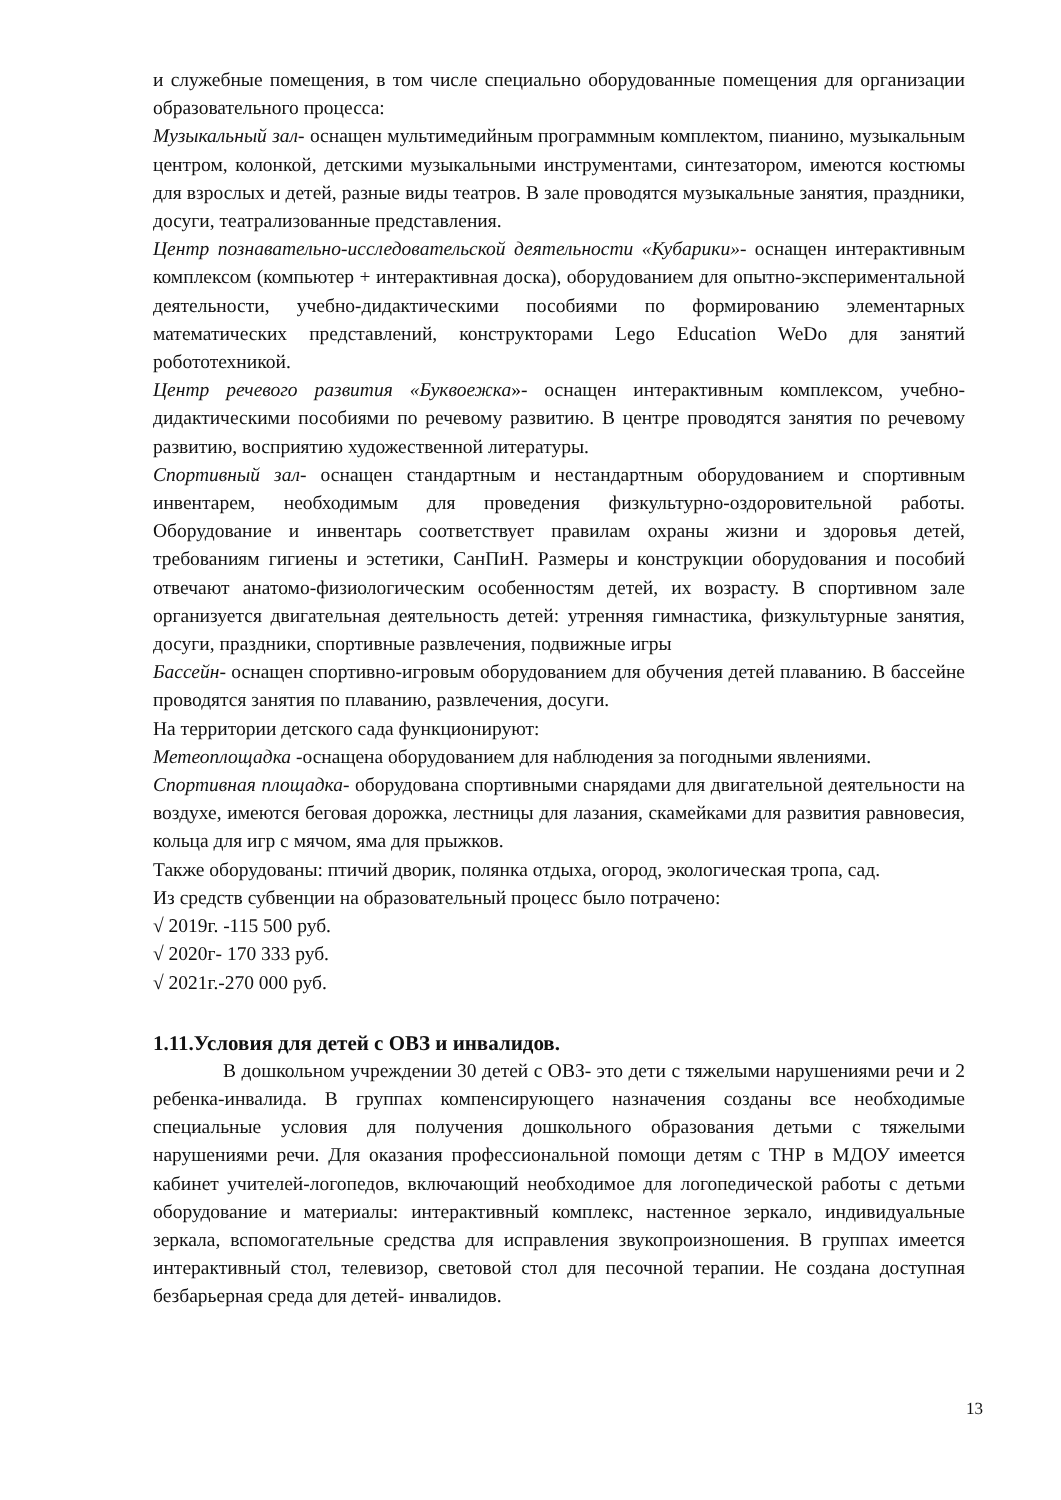и служебные помещения, в том числе специально оборудованные помещения для организации образовательного процесса:
Музыкальный зал- оснащен мультимедийным программным комплектом, пианино, музыкальным центром, колонкой, детскими музыкальными инструментами, синтезатором, имеются костюмы для взрослых и детей, разные виды театров. В зале проводятся музыкальные занятия, праздники, досуги, театрализованные представления.
Центр познавательно-исследовательской деятельности «Кубарики»- оснащен интерактивным комплексом (компьютер + интерактивная доска), оборудованием для опытно-экспериментальной деятельности, учебно-дидактическими пособиями по формированию элементарных математических представлений, конструкторами Lego Education WeDo для занятий робототехникой.
Центр речевого развития «Буквоежка»- оснащен интерактивным комплексом, учебно-дидактическими пособиями по речевому развитию. В центре проводятся занятия по речевому развитию, восприятию художественной литературы.
Спортивный зал- оснащен стандартным и нестандартным оборудованием и спортивным инвентарем, необходимым для проведения физкультурно-оздоровительной работы. Оборудование и инвентарь соответствует правилам охраны жизни и здоровья детей, требованиям гигиены и эстетики, СанПиН. Размеры и конструкции оборудования и пособий отвечают анатомо-физиологическим особенностям детей, их возрасту. В спортивном зале организуется двигательная деятельность детей: утренняя гимнастика, физкультурные занятия, досуги, праздники, спортивные развлечения, подвижные игры
Бассейн- оснащен спортивно-игровым оборудованием для обучения детей плаванию. В бассейне проводятся занятия по плаванию, развлечения, досуги.
На территории детского сада функционируют:
Метеоплощадка -оснащена оборудованием для наблюдения за погодными явлениями.
Спортивная площадка- оборудована спортивными снарядами для двигательной деятельности на воздухе, имеются беговая дорожка, лестницы для лазания, скамейками для развития равновесия, кольца для игр с мячом, яма для прыжков.
Также оборудованы: птичий дворик, полянка отдыха, огород, экологическая тропа, сад.
Из средств субвенции на образовательный процесс было потрачено:
√ 2019г. -115 500 руб.
√ 2020г- 170 333 руб.
√ 2021г.-270 000 руб.
1.11.Условия для детей с ОВЗ и инвалидов.
В дошкольном учреждении 30 детей с ОВЗ- это дети с тяжелыми нарушениями речи и 2 ребенка-инвалида. В группах компенсирующего назначения созданы все необходимые специальные условия для получения дошкольного образования детьми с тяжелыми нарушениями речи. Для оказания профессиональной помощи детям с ТНР в МДОУ имеется кабинет учителей-логопедов, включающий необходимое для логопедической работы с детьми оборудование и материалы: интерактивный комплекс, настенное зеркало, индивидуальные зеркала, вспомогательные средства для исправления звукопроизношения. В группах имеется интерактивный стол, телевизор, световой стол для песочной терапии. Не создана доступная безбарьерная среда для детей- инвалидов.
13